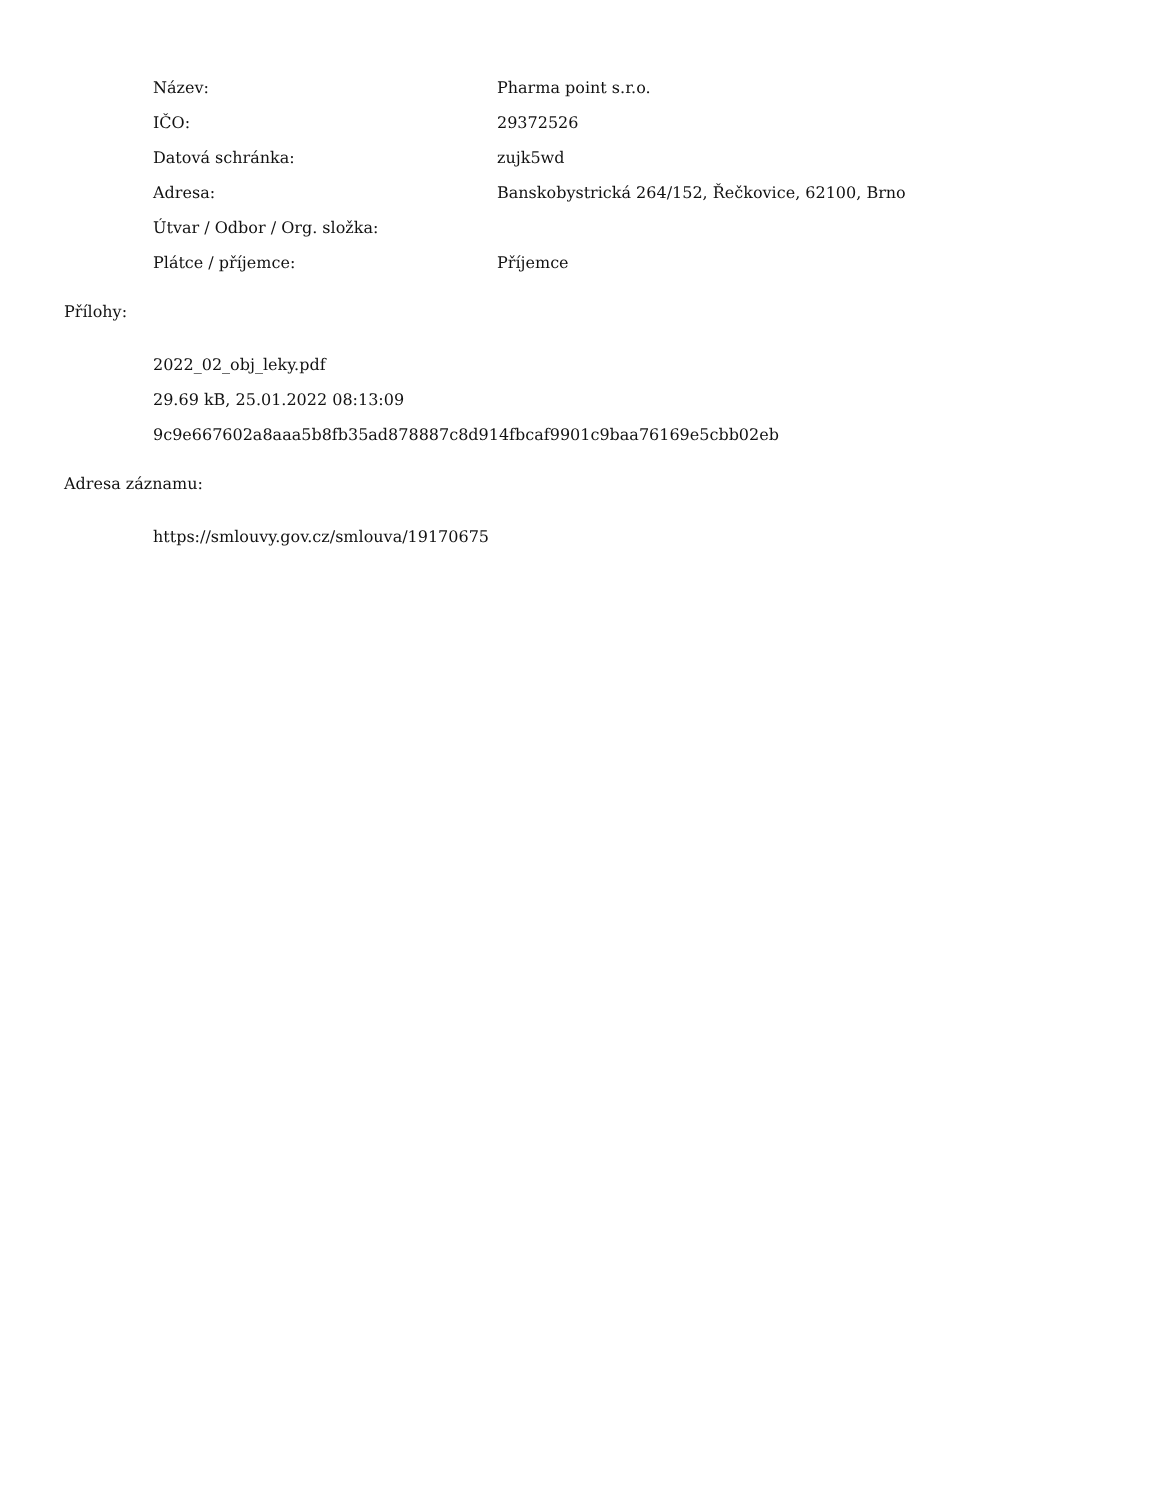| Název: | Pharma point s.r.o. |
| IČO: | 29372526 |
| Datová schránka: | zujk5wd |
| Adresa: | Banskobystrická 264/152, Řečkovice, 62100, Brno |
| Útvar / Odbor / Org. složka: | |
| Plátce / příjemce: | Příjemce |
Přílohy:
2022_02_obj_leky.pdf
29.69 kB, 25.01.2022 08:13:09
9c9e667602a8aaa5b8fb35ad878887c8d914fbcaf9901c9baa76169e5cbb02eb
Adresa záznamu:
https://smlouvy.gov.cz/smlouva/19170675